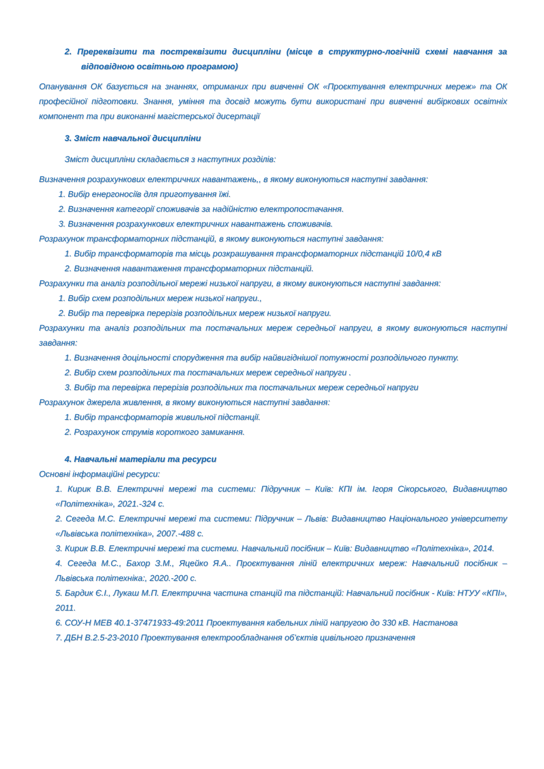2. Пререквізити та постреквізити дисципліни (місце в структурно-логічній схемі навчання за відповідною освітньою програмою)
Опанування ОК базується на знаннях, отриманих при вивченні ОК «Проєктування електричних мереж» та ОК професійної підготовки. Знання, уміння та досвід можуть бути використані при вивченні вибіркових освітніх компонент та при виконанні магістерської дисертації
3. Зміст навчальної дисципліни
Зміст дисципліни складається з наступних розділів:
Визначення розрахункових електричних навантажень,, в якому виконуються наступні завдання:
1. Вибір енергоносіїв для приготування їжі.
2. Визначення категорії споживачів за надійністю електропостачання.
3. Визначення розрахункових електричних навантажень споживачів.
Розрахунок трансформаторних підстанцій, в якому виконуються наступні завдання:
1. Вибір трансформаторів та місць розкрашування трансформаторних підстанцій 10/0,4 кВ
2. Визначення навантаження трансформаторних підстанцій.
Розрахунки та аналіз розподільної мережі низької напруги, в якому виконуються наступні завдання:
1. Вибір схем розподільних мереж низької напруги.,
2. Вибір та перевірка перерізів розподільних мереж низької напруги.
Розрахунки та аналіз розподільних та постачальних мереж середньої напруги, в якому виконуються наступні завдання:
1. Визначення доцільності спорудження та вибір найвигіднішої потужності розподільчого пункту.
2. Вибір схем розподільних та постачальних мереж середньої напруги .
3. Вибір та перевірка перерізів розподільних та постачальних мереж середньої напруги
Розрахунок джерела живлення, в якому виконуються наступні завдання:
1. Вибір трансформаторів живильної підстанції.
2. Розрахунок струмів короткого замикання.
4. Навчальні матеріали та ресурси
Основні інформаційні ресурси:
1. Кирик В.В. Електричні мережі та системи: Підручник – Київ: КПІ ім. Ігоря Сікорського, Видавництво «Політехніка», 2021.-324 с.
2. Сегеда М.С. Електричні мережі та системи: Підручник – Львів: Видавництво Національного університету «Львівська політехніка», 2007.-488 с.
3. Кирик В.В. Електричні мережі та системи. Навчальний посібник – Київ: Видавництво «Політехніка», 2014.
4. Сегеда М.С., Бахор З.М., Яцейко Я.А.. Проєктування ліній електричних мереж: Навчальний посібник – Львівська політехніка:, 2020.-200 с.
5. Бардик Є.І., Лукаш М.П. Електрична частина станцій та підстанцій: Навчальний посібник - Київ: НТУУ «КПІ», 2011.
6. СОУ-Н МЕВ 40.1-37471933-49:2011 Проектування кабельних ліній напругою до 330 кВ. Настанова
7. ДБН В.2.5-23-2010 Проектування електрообладнання об’єктів цивільного призначення